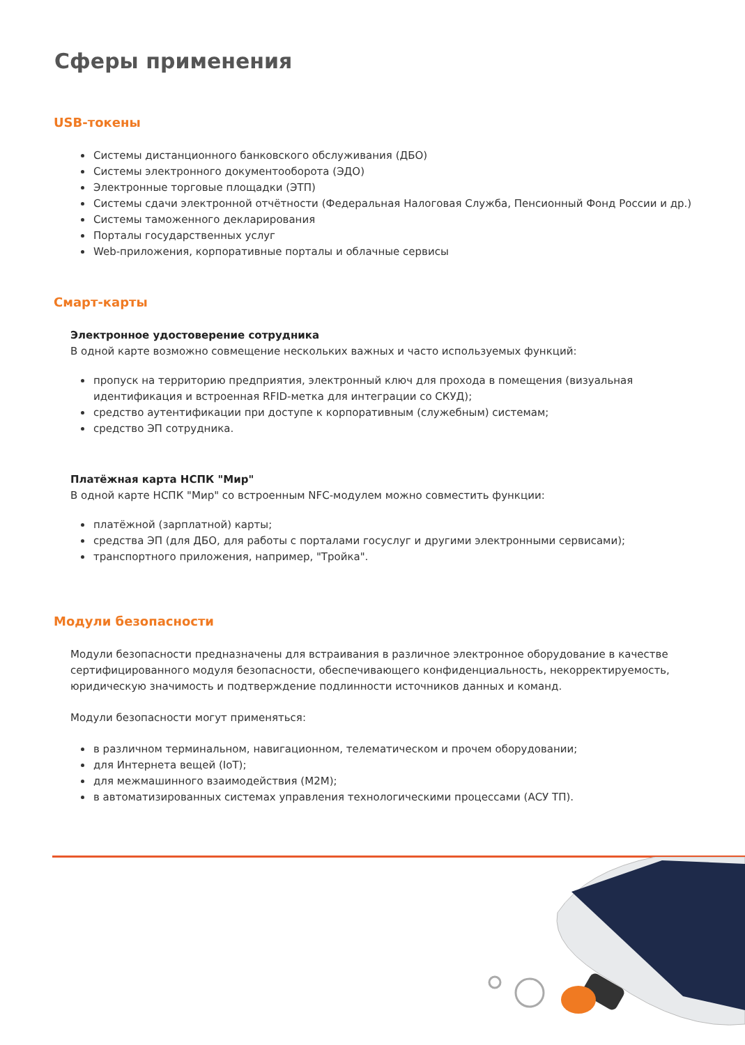Сферы применения
USB-токены
Системы дистанционного банковского обслуживания (ДБО)
Системы электронного документооборота (ЭДО)
Электронные торговые площадки (ЭТП)
Системы сдачи электронной отчётности (Федеральная Налоговая Служба, Пенсионный Фонд России и др.)
Системы таможенного декларирования
Порталы государственных услуг
Web-приложения, корпоративные порталы и облачные сервисы
Смарт-карты
Электронное удостоверение сотрудника
В одной карте возможно совмещение нескольких важных и часто используемых функций:
пропуск на территорию предприятия, электронный ключ для прохода в помещения (визуальная идентификация и встроенная RFID-метка для интеграции со СКУД);
средство аутентификации при доступе к корпоративным (служебным) системам;
средство ЭП сотрудника.
Платёжная карта НСПК "Мир"
В одной карте НСПК "Мир" со встроенным NFC-модулем можно совместить функции:
платёжной (зарплатной) карты;
средства ЭП (для ДБО, для работы с порталами госуслуг и другими электронными сервисами);
транспортного приложения, например, "Тройка".
Модули безопасности
Модули безопасности предназначены для встраивания в различное электронное оборудование в качестве сертифицированного модуля безопасности, обеспечивающего конфиденциальность, некорректируемость, юридическую значимость и подтверждение подлинности источников данных и команд.
Модули безопасности могут применяться:
в различном терминальном, навигационном, телематическом и прочем оборудовании;
для Интернета вещей (IoT);
для межмашинного взаимодействия (M2M);
в автоматизированных системах управления технологическими процессами (АСУ ТП).